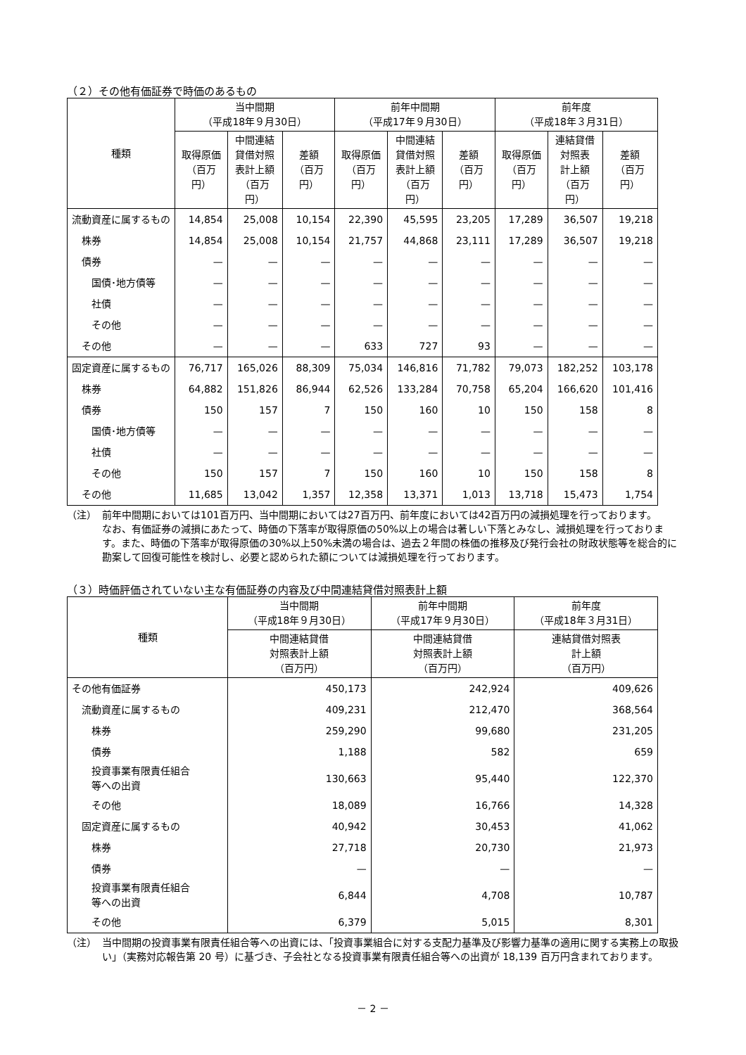（２）その他有価証券で時価のあるもの
| 種類 | 当中間期 （平成18年９月30日） | | | 前年中間期 （平成17年９月30日） | | | 前年度 （平成18年３月31日） | | |
| --- | --- | --- | --- | --- | --- | --- | --- | --- | --- |
| | 取得原価 （百万円） | 中間連結 貸借対照 表計上額 （百万円） | 差額 （百万円） | 取得原価 （百万円） | 中間連結 貸借対照 表計上額 （百万円） | 差額 （百万円） | 取得原価 （百万円） | 連結貸借 対照表 計上額 （百万円） | 差額 （百万円） |
| 流動資産に属するもの | 14,854 | 25,008 | 10,154 | 22,390 | 45,595 | 23,205 | 17,289 | 36,507 | 19,218 |
| 株券 | 14,854 | 25,008 | 10,154 | 21,757 | 44,868 | 23,111 | 17,289 | 36,507 | 19,218 |
| 債券 | — | — | — | — | — | — | — | — | — |
| 国債･地方債等 | — | — | — | — | — | — | — | — | — |
| 社債 | — | — | — | — | — | — | — | — | — |
| その他 | — | — | — | — | — | — | — | — | — |
| その他 | — | — | — | 633 | 727 | 93 | — | — | — |
| 固定資産に属するもの | 76,717 | 165,026 | 88,309 | 75,034 | 146,816 | 71,782 | 79,073 | 182,252 | 103,178 |
| 株券 | 64,882 | 151,826 | 86,944 | 62,526 | 133,284 | 70,758 | 65,204 | 166,620 | 101,416 |
| 債券 | 150 | 157 | 7 | 150 | 160 | 10 | 150 | 158 | 8 |
| 国債･地方債等 | — | — | — | — | — | — | — | — | — |
| 社債 | — | — | — | — | — | — | — | — | — |
| その他 | 150 | 157 | 7 | 150 | 160 | 10 | 150 | 158 | 8 |
| その他 | 11,685 | 13,042 | 1,357 | 12,358 | 13,371 | 1,013 | 13,718 | 15,473 | 1,754 |
（注） 前年中間期においては101百万円、当中間期においては27百万円、前年度においては42百万円の減損処理を行っております。
なお、有価証券の減損にあたって、時価の下落率が取得原価の50%以上の場合は著しい下落とみなし、減損処理を行っております。また、時価の下落率が取得原価の30%以上50%未満の場合は、過去２年間の株価の推移及び発行会社の財政状態等を総合的に勘案して回復可能性を検討し、必要と認められた額については減損処理を行っております。
（３）時価評価されていない主な有価証券の内容及び中間連結貸借対照表計上額
| 種類 | 当中間期 （平成18年９月30日） | 前年中間期 （平成17年９月30日） | 前年度 （平成18年３月31日） |
| --- | --- | --- | --- |
| | 中間連結貸借 対照表計上額 （百万円） | 中間連結貸借 対照表計上額 （百万円） | 連結貸借対照表 計上額 （百万円） |
| その他有価証券 | 450,173 | 242,924 | 409,626 |
| 流動資産に属するもの | 409,231 | 212,470 | 368,564 |
| 株券 | 259,290 | 99,680 | 231,205 |
| 債券 | 1,188 | 582 | 659 |
| 投資事業有限責任組合 等への出資 | 130,663 | 95,440 | 122,370 |
| その他 | 18,089 | 16,766 | 14,328 |
| 固定資産に属するもの | 40,942 | 30,453 | 41,062 |
| 株券 | 27,718 | 20,730 | 21,973 |
| 債券 | — | — | — |
| 投資事業有限責任組合 等への出資 | 6,844 | 4,708 | 10,787 |
| その他 | 6,379 | 5,015 | 8,301 |
（注） 当中間期の投資事業有限責任組合等への出資には、「投資事業組合に対する支配力基準及び影響力基準の適用に関する実務上の取扱い」（実務対応報告第 20 号）に基づき、子会社となる投資事業有限責任組合等への出資が 18,139 百万円含まれております。
－ 2 －